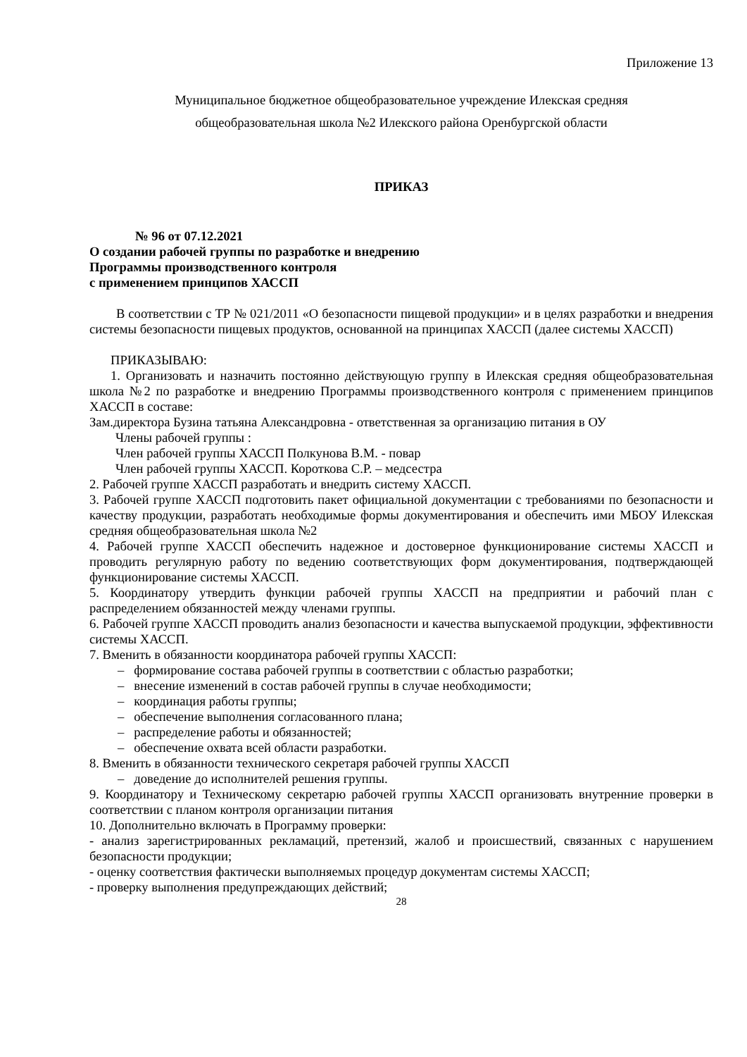Приложение 13
Муниципальное бюджетное общеобразовательное учреждение Илекская средняя
общеобразовательная школа №2 Илекского района Оренбургской области
ПРИКАЗ
№ 96 от 07.12.2021
О создании рабочей группы по разработке и внедрению
Программы производственного контроля
с применением принципов ХАССП
В соответствии с ТР № 021/2011 «О безопасности пищевой продукции» и в целях разработки и внедрения системы безопасности пищевых продуктов, основанной на принципах ХАССП (далее системы ХАССП)
ПРИКАЗЫВАЮ:
1. Организовать и назначить постоянно действующую группу в Илекская средняя общеобразовательная школа №2 по разработке и внедрению Программы производственного контроля с применением принципов ХАССП в составе:
Зам.директора Бузина татьяна Александровна - ответственная за организацию питания в ОУ
Члены рабочей группы :
Член рабочей группы ХАССП Полкунова В.М. - повар
Член рабочей группы ХАССП. Короткова С.Р. – медсестра
2. Рабочей группе ХАССП разработать и внедрить систему ХАССП.
3. Рабочей группе ХАССП подготовить пакет официальной документации с требованиями по безопасности и качеству продукции, разработать необходимые формы документирования и обеспечить ими МБОУ Илекская средняя общеобразовательная школа №2
4. Рабочей группе ХАССП обеспечить надежное и достоверное функционирование системы ХАССП и проводить регулярную работу по ведению соответствующих форм документирования, подтверждающей функционирование системы ХАССП.
5. Координатору утвердить функции рабочей группы ХАССП на предприятии и рабочий план с распределением обязанностей между членами группы.
6. Рабочей группе ХАССП проводить анализ безопасности и качества выпускаемой продукции, эффективности системы ХАССП.
7. Вменить в обязанности координатора рабочей группы ХАССП:
– формирование состава рабочей группы в соответствии с областью разработки;
– внесение изменений в состав рабочей группы в случае необходимости;
– координация работы группы;
– обеспечение выполнения согласованного плана;
– распределение работы и обязанностей;
– обеспечение охвата всей области разработки.
8. Вменить в обязанности технического секретаря рабочей группы ХАССП
– доведение до исполнителей решения группы.
9. Координатору и Техническому секретарю рабочей группы ХАССП организовать внутренние проверки в соответствии с планом контроля организации питания
10. Дополнительно включать в Программу проверки:
- анализ зарегистрированных рекламаций, претензий, жалоб и происшествий, связанных с нарушением безопасности продукции;
- оценку соответствия фактически выполняемых процедур документам системы ХАССП;
- проверку выполнения предупреждающих действий;
28